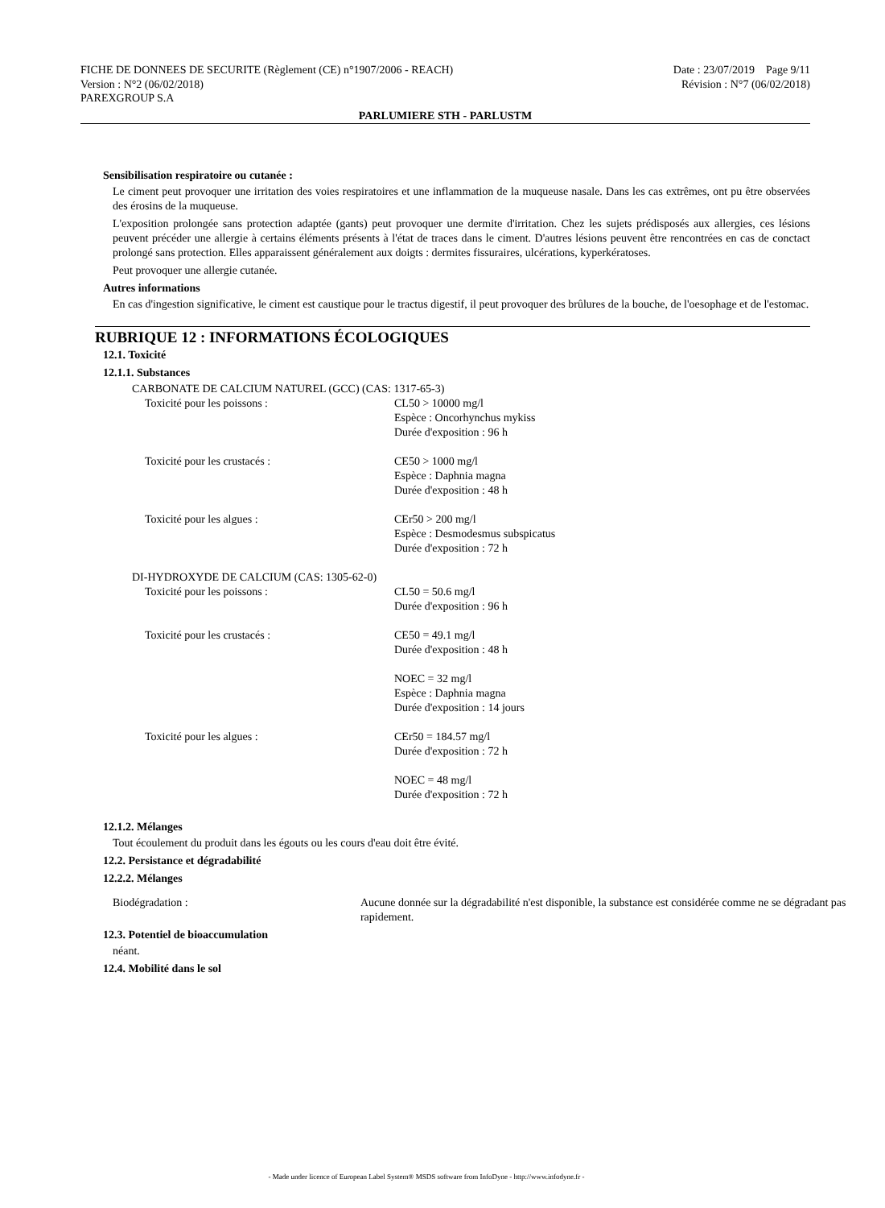FICHE DE DONNEES DE SECURITE (Règlement (CE) n°1907/2006 - REACH) Date : 23/07/2019 Page 9/11
Version : N°2 (06/02/2018) Révision : N°7 (06/02/2018)
PAREXGROUP S.A
PARLUMIERE STH - PARLUSTM
Sensibilisation respiratoire ou cutanée :
Le ciment peut provoquer une irritation des voies respiratoires et une inflammation de la muqueuse nasale. Dans les cas extrêmes, ont pu être observées des érosins de la muqueuse.
L'exposition prolongée sans protection adaptée (gants) peut provoquer une dermite d'irritation. Chez les sujets prédisposés aux allergies, ces lésions peuvent précéder une allergie à certains éléments présents à l'état de traces dans le ciment. D'autres lésions peuvent être rencontrées en cas de conctact prolongé sans protection. Elles apparaissent généralement aux doigts : dermites fissuraires, ulcérations, kyperkératoses.
Peut provoquer une allergie cutanée.
Autres informations
En cas d'ingestion significative, le ciment est caustique pour le tractus digestif, il peut provoquer des brûlures de la bouche, de l'oesophage et de l'estomac.
RUBRIQUE 12 : INFORMATIONS ÉCOLOGIQUES
12.1. Toxicité
12.1.1. Substances
CARBONATE DE CALCIUM NATUREL (GCC) (CAS: 1317-65-3)
Toxicité pour les poissons : CL50 > 10000 mg/l
Espèce : Oncorhynchus mykiss
Durée d'exposition : 96 h
Toxicité pour les crustacés : CE50 > 1000 mg/l
Espèce : Daphnia magna
Durée d'exposition : 48 h
Toxicité pour les algues : CEr50 > 200 mg/l
Espèce : Desmodesmus subspicatus
Durée d'exposition : 72 h
DI-HYDROXYDE DE CALCIUM (CAS: 1305-62-0)
Toxicité pour les poissons : CL50 = 50.6 mg/l
Durée d'exposition : 96 h
Toxicité pour les crustacés : CE50 = 49.1 mg/l
Durée d'exposition : 48 h
NOEC = 32 mg/l
Espèce : Daphnia magna
Durée d'exposition : 14 jours
Toxicité pour les algues : CEr50 = 184.57 mg/l
Durée d'exposition : 72 h
NOEC = 48 mg/l
Durée d'exposition : 72 h
12.1.2. Mélanges
Tout écoulement du produit dans les égouts ou les cours d'eau doit être évité.
12.2. Persistance et dégradabilité
12.2.2. Mélanges
Biodégradation : Aucune donnée sur la dégradabilité n'est disponible, la substance est considérée comme ne se dégradant pas rapidement.
12.3. Potentiel de bioaccumulation
néant.
12.4. Mobilité dans le sol
- Made under licence of European Label System® MSDS software from InfoDyne - http://www.infodyne.fr -